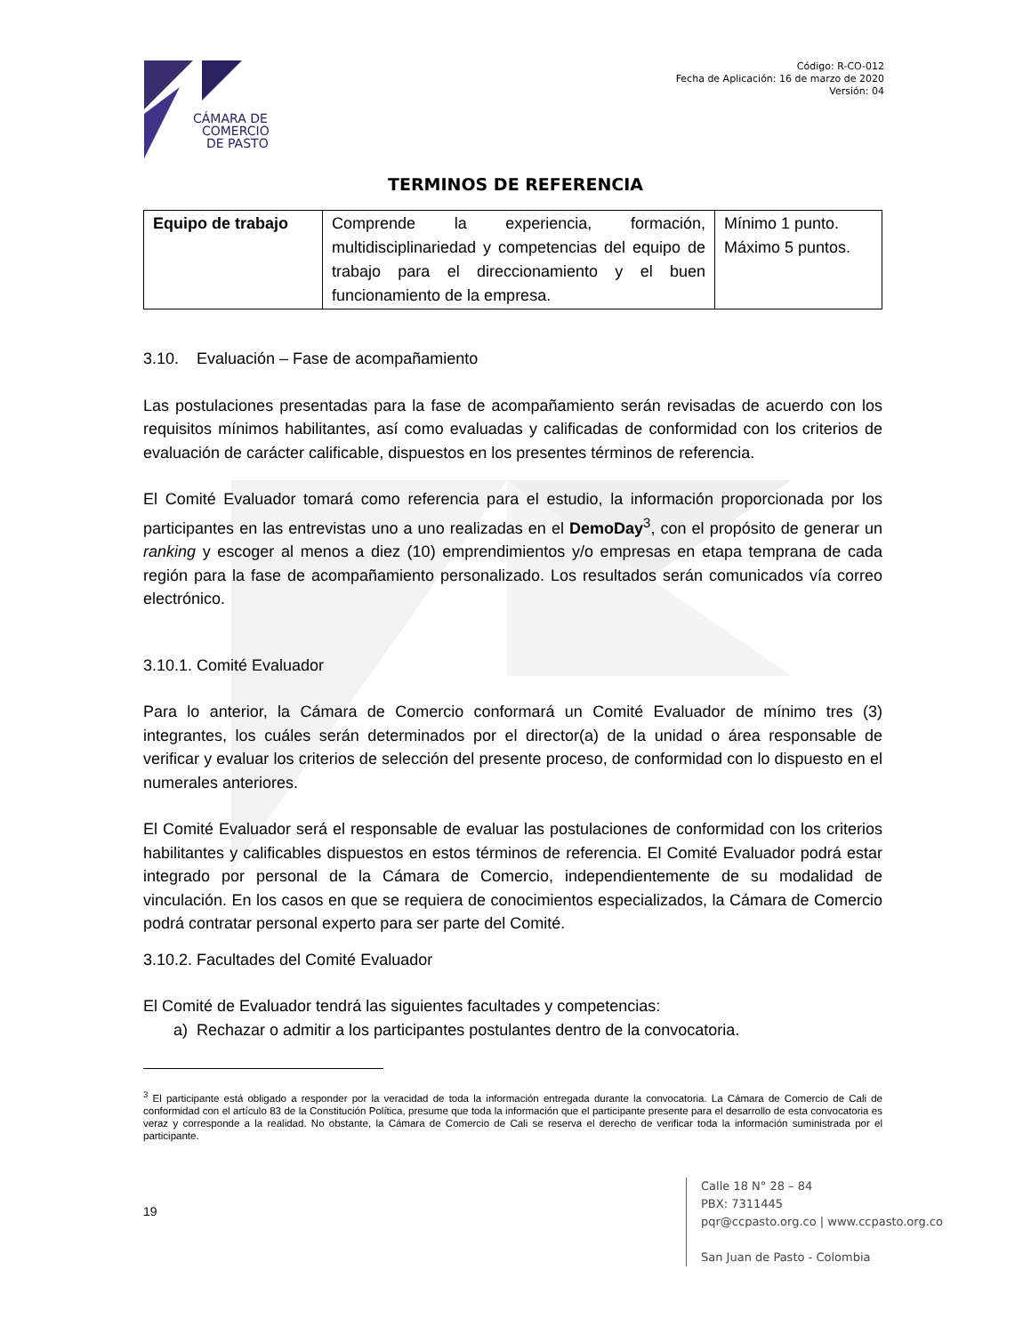CÁMARA DE
COMERCIO
DE PASTO
Código: R-CO-012
Fecha de Aplicación: 16 de marzo de 2020
Versión: 04
TERMINOS DE REFERENCIA
| Equipo de trabajo | Comprende la experiencia, formación, multidisciplinariedad y competencias del equipo de trabajo para el direccionamiento y el buen funcionamiento de la empresa. | Mínimo 1 punto. Máximo 5 puntos. |
3.10. Evaluación – Fase de acompañamiento
Las postulaciones presentadas para la fase de acompañamiento serán revisadas de acuerdo con los requisitos mínimos habilitantes, así como evaluadas y calificadas de conformidad con los criterios de evaluación de carácter calificable, dispuestos en los presentes términos de referencia.
El Comité Evaluador tomará como referencia para el estudio, la información proporcionada por los participantes en las entrevistas uno a uno realizadas en el DemoDay<sup>3</sup>, con el propósito de generar un ranking y escoger al menos a diez (10) emprendimientos y/o empresas en etapa temprana de cada región para la fase de acompañamiento personalizado. Los resultados serán comunicados vía correo electrónico.
3.10.1. Comité Evaluador
Para lo anterior, la Cámara de Comercio conformará un Comité Evaluador de mínimo tres (3) integrantes, los cuáles serán determinados por el director(a) de la unidad o área responsable de verificar y evaluar los criterios de selección del presente proceso, de conformidad con lo dispuesto en el numerales anteriores.
El Comité Evaluador será el responsable de evaluar las postulaciones de conformidad con los criterios habilitantes y calificables dispuestos en estos términos de referencia. El Comité Evaluador podrá estar integrado por personal de la Cámara de Comercio, independientemente de su modalidad de vinculación. En los casos en que se requiera de conocimientos especializados, la Cámara de Comercio podrá contratar personal experto para ser parte del Comité.
3.10.2. Facultades del Comité Evaluador
El Comité de Evaluador tendrá las siguientes facultades y competencias:
a) Rechazar o admitir a los participantes postulantes dentro de la convocatoria.
<sup>3</sup> El participante está obligado a responder por la veracidad de toda la información entregada durante la convocatoria. La Cámara de Comercio de Cali de conformidad con el artículo 83 de la Constitución Política, presume que toda la información que el participante presente para el desarrollo de esta convocatoria es veraz y corresponde a la realidad. No obstante, la Cámara de Comercio de Cali se reserva el derecho de verificar toda la información suministrada por el participante.
19
Calle 18 N° 28 – 84
PBX: 7311445
pqr@ccpasto.org.co | www.ccpasto.org.co
San Juan de Pasto - Colombia